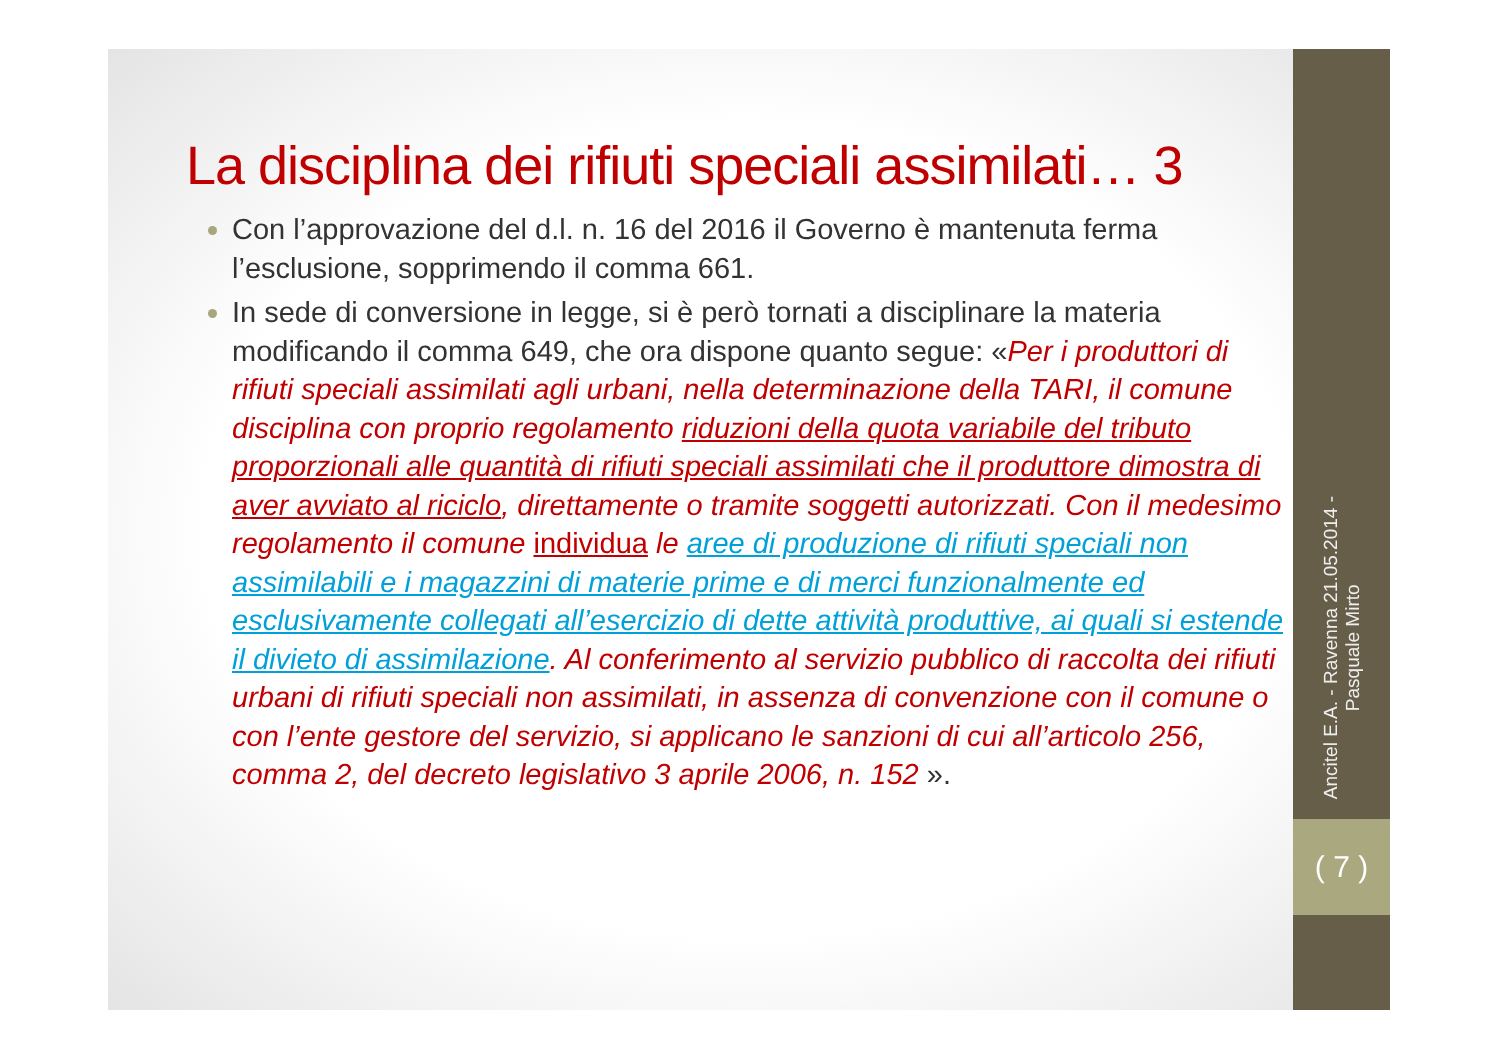La disciplina dei rifiuti speciali assimilati… 3
Con l’approvazione del d.l. n. 16 del 2016 il Governo è mantenuta ferma l’esclusione, sopprimendo il comma 661.
In sede di conversione in legge, si è però tornati a disciplinare la materia modificando il comma 649, che ora dispone quanto segue: «Per i produttori di rifiuti speciali assimilati agli urbani, nella determinazione della TARI, il comune disciplina con proprio regolamento riduzioni della quota variabile del tributo proporzionali alle quantità di rifiuti speciali assimilati che il produttore dimostra di aver avviato al riciclo, direttamente o tramite soggetti autorizzati. Con il medesimo regolamento il comune individua le aree di produzione di rifiuti speciali non assimilabili e i magazzini di materie prime e di merci funzionalmente ed esclusivamente collegati all’esercizio di dette attività produttive, ai quali si estende il divieto di assimilazione. Al conferimento al servizio pubblico di raccolta dei rifiuti urbani di rifiuti speciali non assimilati, in assenza di convenzione con il comune o con l’ente gestore del servizio, si applicano le sanzioni di cui all’articolo 256, comma 2, del decreto legislativo 3 aprile 2006, n. 152 ».
Ancitel E.A. - Ravenna 21.05.2014 -
Pasquale Mirto
( 7 )